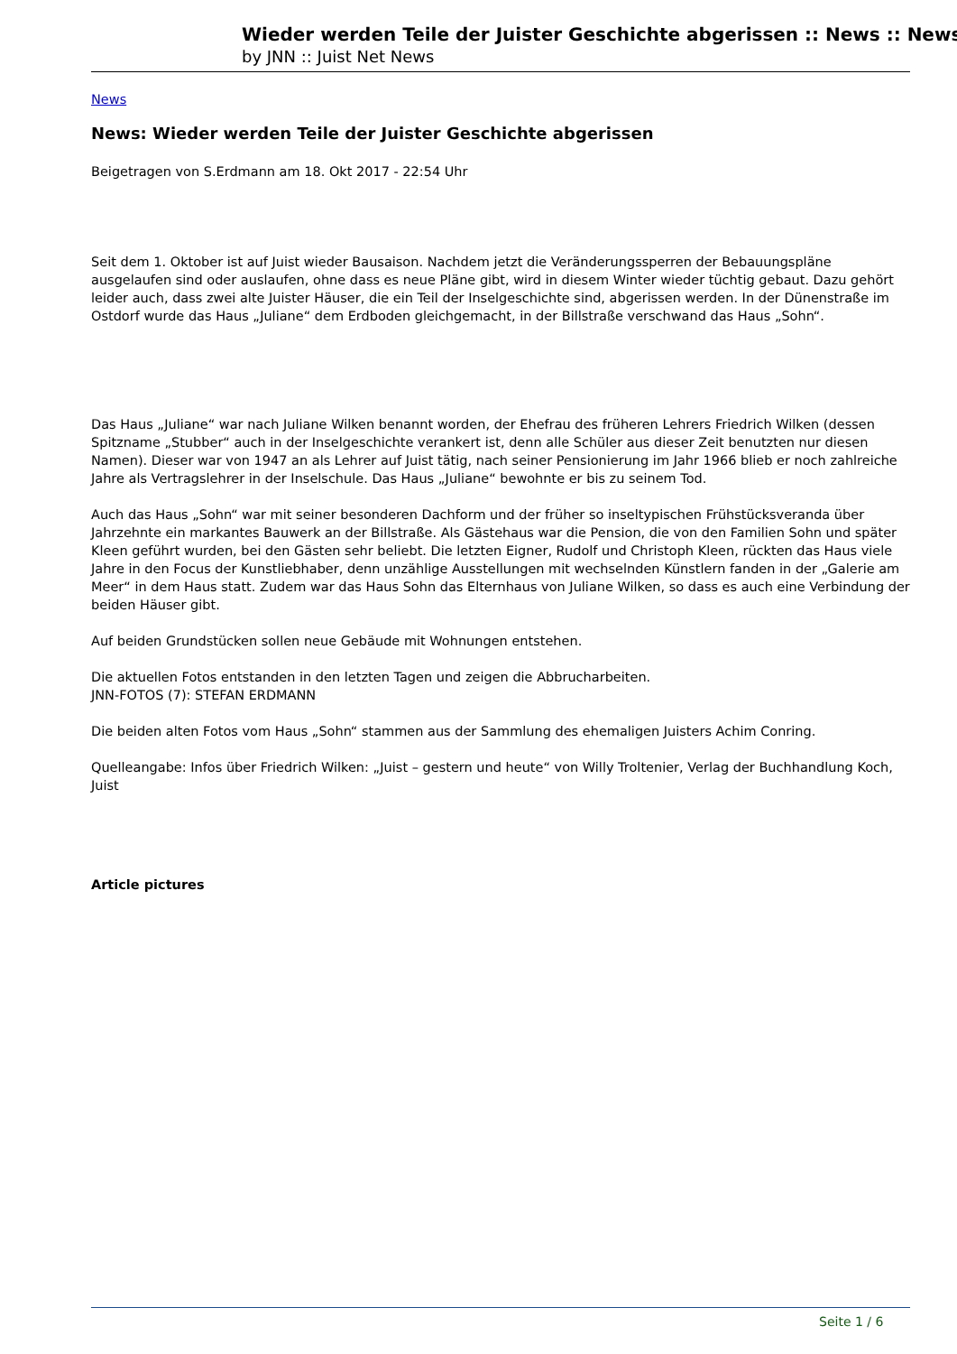Wieder werden Teile der Juister Geschichte abgerissen :: News :: News
by JNN :: Juist Net News
News
News: Wieder werden Teile der Juister Geschichte abgerissen
Beigetragen von S.Erdmann am 18. Okt 2017 - 22:54 Uhr
Seit dem 1. Oktober ist auf Juist wieder Bausaison. Nachdem jetzt die Veränderungssperren der Bebauungspläne ausgelaufen sind oder auslaufen, ohne dass es neue Pläne gibt, wird in diesem Winter wieder tüchtig gebaut. Dazu gehört leider auch, dass zwei alte Juister Häuser, die ein Teil der Inselgeschichte sind, abgerissen werden. In der Dünenstraße im Ostdorf wurde das Haus „Juliane“ dem Erdboden gleichgemacht, in der Billstraße verschwand das Haus „Sohn“.
Das Haus „Juliane“ war nach Juliane Wilken benannt worden, der Ehefrau des früheren Lehrers Friedrich Wilken (dessen Spitzname „Stubber“ auch in der Inselgeschichte verankert ist, denn alle Schüler aus dieser Zeit benutzten nur diesen Namen). Dieser war von 1947 an als Lehrer auf Juist tätig, nach seiner Pensionierung im Jahr 1966 blieb er noch zahlreiche Jahre als Vertragslehrer in der Inselschule. Das Haus „Juliane“ bewohnte er bis zu seinem Tod.
Auch das Haus „Sohn“ war mit seiner besonderen Dachform und der früher so inseltypischen Frühstücksveranda über Jahrzehnte ein markantes Bauwerk an der Billstraße. Als Gästehaus war die Pension, die von den Familien Sohn und später Kleen geführt wurden, bei den Gästen sehr beliebt. Die letzten Eigner, Rudolf und Christoph Kleen, rückten das Haus viele Jahre in den Focus der Kunstliebhaber, denn unzählige Ausstellungen mit wechselnden Künstlern fanden in der „Galerie am Meer“ in dem Haus statt. Zudem war das Haus Sohn das Elternhaus von Juliane Wilken, so dass es auch eine Verbindung der beiden Häuser gibt.
Auf beiden Grundstücken sollen neue Gebäude mit Wohnungen entstehen.
Die aktuellen Fotos entstanden in den letzten Tagen und zeigen die Abbrucharbeiten.
JNN-FOTOS (7): STEFAN ERDMANN
Die beiden alten Fotos vom Haus „Sohn“ stammen aus der Sammlung des ehemaligen Juisters Achim Conring.
Quelleangabe: Infos über Friedrich Wilken: „Juist – gestern und heute“ von Willy Troltenier, Verlag der Buchhandlung Koch, Juist
Article pictures
Seite 1 / 6